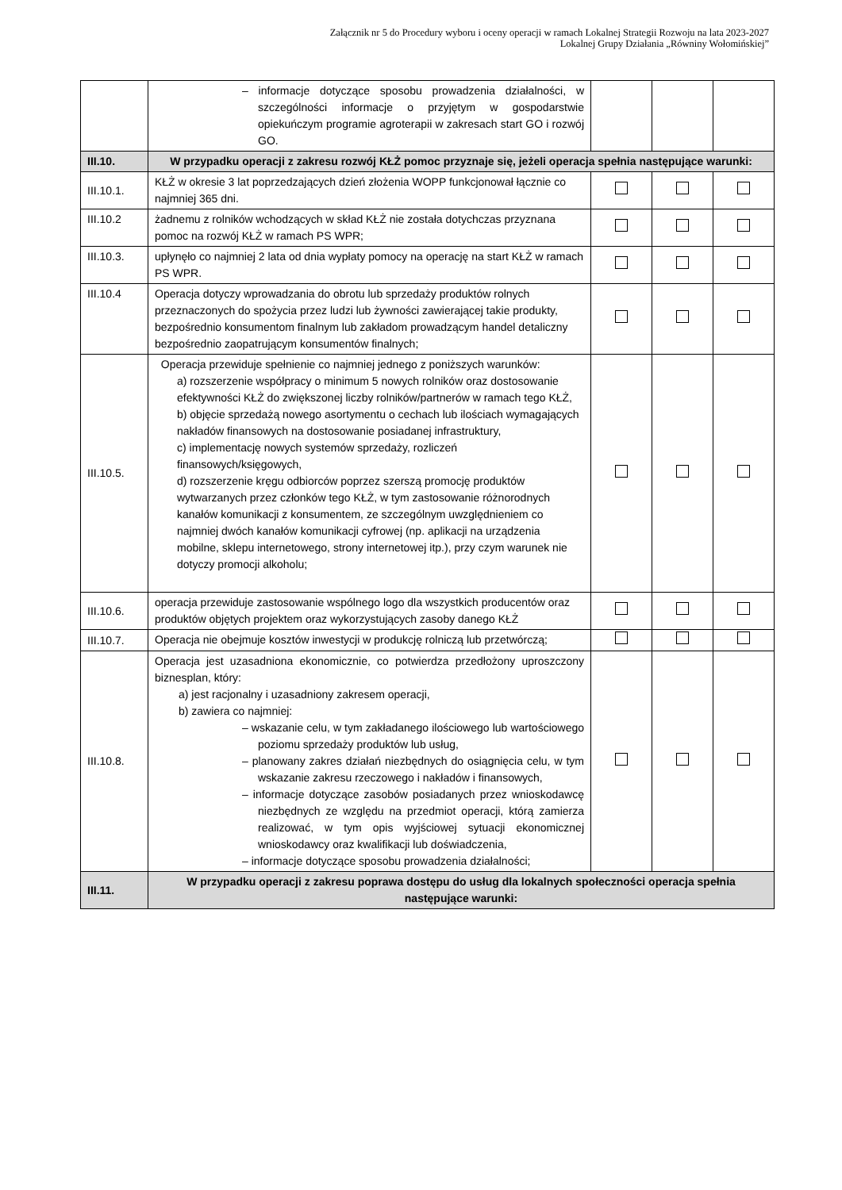Załącznik nr 5 do Procedury wyboru i oceny operacji w ramach Lokalnej Strategii Rozwoju na lata 2023-2027
Lokalnej Grupy Działania „Równiny Wołomińskiej”
| | – informacje dotyczące sposobu prowadzenia działalności, w szczególności informacje o przyjętym w gospodarstwie opiekuńczym programie agroterapii w zakresach start GO i rozwój GO. | | | |
| III.10. | W przypadku operacji z zakresu rozwój KŁŻ pomoc przyznaje się, jeżeli operacja spełnia następujące warunki: | | | |
| III.10.1. | KŁŻ w okresie 3 lat poprzedzających dzień złożenia WOPP funkcjonował łącznie co najmniej 365 dni. | | | |
| III.10.2 | żadnemu z rolników wchodzących w skład KŁŻ nie została dotychczas przyznana pomoc na rozwój KŁŻ w ramach PS WPR; | | | |
| III.10.3. | upłynęło co najmniej 2 lata od dnia wypłaty pomocy na operację na start KŁŻ w ramach PS WPR. | | | |
| III.10.4 | Operacja dotyczy wprowadzania do obrotu lub sprzedaży produktów rolnych przeznaczonych do spożycia przez ludzi lub żywności zawierającej takie produkty, bezpośrednio konsumentom finalnym lub zakładom prowadzącym handel detaliczny bezpośrednio zaopatrującym konsumentów finalnych; | | | |
| III.10.5. | Operacja przewiduje spełnienie co najmniej jednego z poniższych warunków: a) rozszerzenie współpracy o minimum 5 nowych rolników oraz dostosowanie efektywności KŁŻ do zwiększonej liczby rolników/partnerów w ramach tego KŁŻ, b) objęcie sprzedażą nowego asortymentu o cechach lub ilościach wymagających nakładów finansowych na dostosowanie posiadanej infrastruktury, c) implementację nowych systemów sprzedaży, rozliczeń finansowych/księgowych, d) rozszerzenie kręgu odbiorców poprzez szerszą promocję produktów wytwarzanych przez członków tego KŁŻ, w tym zastosowanie różnorodnych kanałów komunikacji z konsumentem, ze szczególnym uwzględnieniem co najmniej dwóch kanałów komunikacji cyfrowej (np. aplikacji na urządzenia mobilne, sklepu internetowego, strony internetowej itp.), przy czym warunek nie dotyczy promocji alkoholu; | | | |
| III.10.6. | operacja przewiduje zastosowanie wspólnego logo dla wszystkich producentów oraz produktów objętych projektem oraz wykorzystujących zasoby danego KŁŻ | | | |
| III.10.7. | Operacja nie obejmuje kosztów inwestycji w produkcję rolniczą lub przetwórczą; | | | |
| III.10.8. | Operacja jest uzasadniona ekonomicznie, co potwierdza przedłożony uproszczony biznesplan, który: a) jest racjonalny i uzasadniony zakresem operacji, b) zawiera co najmniej: – wskazanie celu, w tym zakładanego ilościowego lub wartościowego poziomu sprzedaży produktów lub usług, – planowany zakres działań niezbędnych do osiągnięcia celu, w tym wskazanie zakresu rzeczowego i nakładów i finansowych, – informacje dotyczące zasobów posiadanych przez wnioskodawcę niezbędnych ze względu na przedmiot operacji, którą zamierza realizować, w tym opis wyjściowej sytuacji ekonomicznej wnioskodawcy oraz kwalifikacji lub doświadczenia, – informacje dotyczące sposobu prowadzenia działalności; | | | |
| III.11. | W przypadku operacji z zakresu poprawa dostępu do usług dla lokalnych społeczności operacja spełnia następujące warunki: | | | |